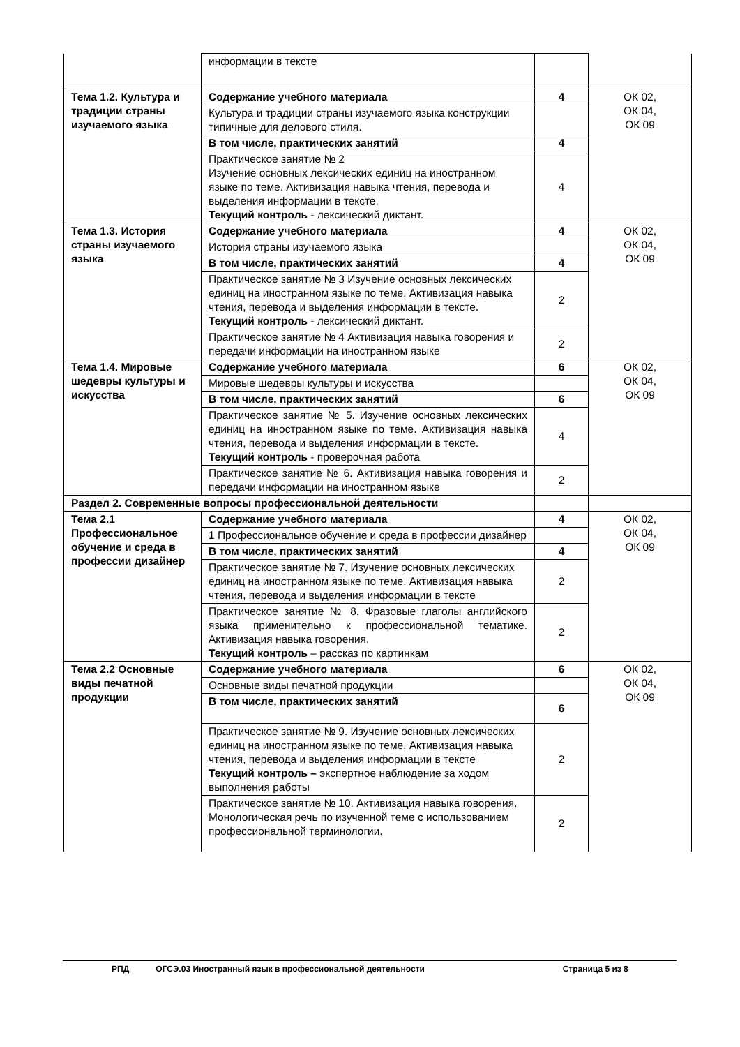| | информации в тексте | | |
| Тема 1.2. Культура и традиции страны изучаемого языка | Содержание учебного материала | 4 | ОК 02, ОК 04, ОК 09 |
| | Культура и традиции страны изучаемого языка конструкции типичные для делового стиля. | | |
| | В том числе, практических занятий | 4 | |
| | Практическое занятие № 2 Изучение основных лексических единиц на иностранном языке по теме. Активизация навыка чтения, перевода и выделения информации в тексте. Текущий контроль - лексический диктант. | 4 | |
| Тема 1.3. История страны изучаемого языка | Содержание учебного материала | 4 | ОК 02, ОК 04, ОК 09 |
| | История страны изучаемого языка | | |
| | В том числе, практических занятий | 4 | |
| | Практическое занятие № 3 Изучение основных лексических единиц на иностранном языке по теме. Активизация навыка чтения, перевода и выделения информации в тексте. Текущий контроль - лексический диктант. | 2 | |
| | Практическое занятие № 4 Активизация навыка говорения и передачи информации на иностранном языке | 2 | |
| Тема 1.4. Мировые шедевры культуры и искусства | Содержание учебного материала | 6 | ОК 02, ОК 04, ОК 09 |
| | Мировые шедевры культуры и искусства | | |
| | В том числе, практических занятий | 6 | |
| | Практическое занятие № 5. Изучение основных лексических единиц на иностранном языке по теме. Активизация навыка чтения, перевода и выделения информации в тексте. Текущий контроль - проверочная работа | 4 | |
| | Практическое занятие № 6. Активизация навыка говорения и передачи информации на иностранном языке | 2 | |
| Раздел 2. Современные вопросы профессиональной деятельности | | | |
| Тема 2.1 Профессиональное обучение и среда в профессии дизайнер | Содержание учебного материала | 4 | ОК 02, ОК 04, ОК 09 |
| | 1 Профессиональное обучение и среда в профессии дизайнер | | |
| | В том числе, практических занятий | 4 | |
| | Практическое занятие № 7. Изучение основных лексических единиц на иностранном языке по теме. Активизация навыка чтения, перевода и выделения информации в тексте | 2 | |
| | Практическое занятие № 8. Фразовые глаголы английского языка применительно к профессиональной тематике. Активизация навыка говорения. Текущий контроль – рассказ по картинкам | 2 | |
| Тема 2.2 Основные виды печатной продукции | Содержание учебного материала | 6 | ОК 02, ОК 04, ОК 09 |
| | Основные виды печатной продукции | | |
| | В том числе, практических занятий | 6 | |
| | Практическое занятие № 9. Изучение основных лексических единиц на иностранном языке по теме. Активизация навыка чтения, перевода и выделения информации в тексте Текущий контроль – экспертное наблюдение за ходом выполнения работы | 2 | |
| | Практическое занятие № 10. Активизация навыка говорения. Монологическая речь по изученной теме с использованием профессиональной терминологии. | 2 | |
РПД ОГСЭ.03 Иностранный язык в профессиональной деятельности Страница 5 из 8